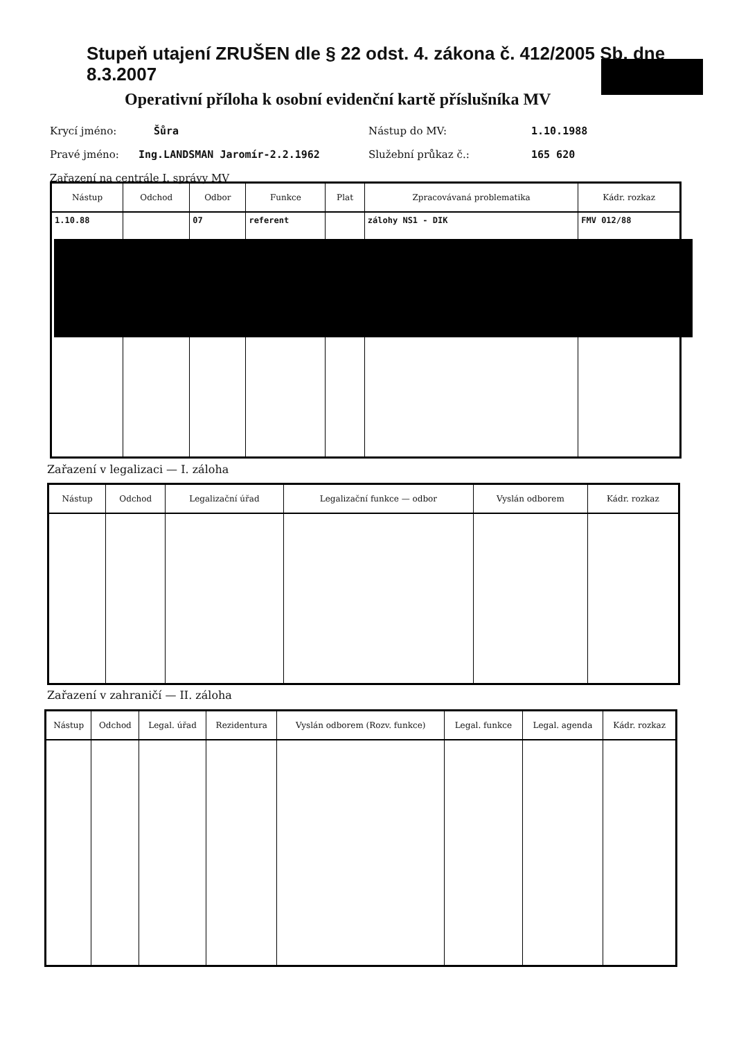Stupeň utajení ZRUŠEN dle § 22 odst. 4. zákona č. 412/2005 Sb. dne 8.3.2007
Operativní příloha k osobní evidenční kartě příslušníka MV
Krycí jméno: Šůra Nástup do MV: 1.10.1988
Pravé jméno: Ing.LANDSMAN Jaromír-2.2.1962 Služební průkaz č.: 165 620
Zařazení na centrále I. správy MV
| Nástup | Odchod | Odbor | Funkce | Plat | Zpracovávaná problematika | Kádr. rozkaz |
| --- | --- | --- | --- | --- | --- | --- |
| 1.10.88 | | 07 | referent | | zálohy NS1 - DIK | FMV 012/88 |
Zařazení v legalizaci — I. záloha
| Nástup | Odchod | Legalizační úřad | Legalizační funkce — odbor | Vyslán odborem | Kádr. rozkaz |
| --- | --- | --- | --- | --- | --- |
Zařazení v zahraničí — II. záloha
| Nástup | Odchod | Legal. úřad | Rezidentura | Vyslán odborem (Rozv. funkce) | Legal. funkce | Legal. agenda | Kádr. rozkaz |
| --- | --- | --- | --- | --- | --- | --- | --- |